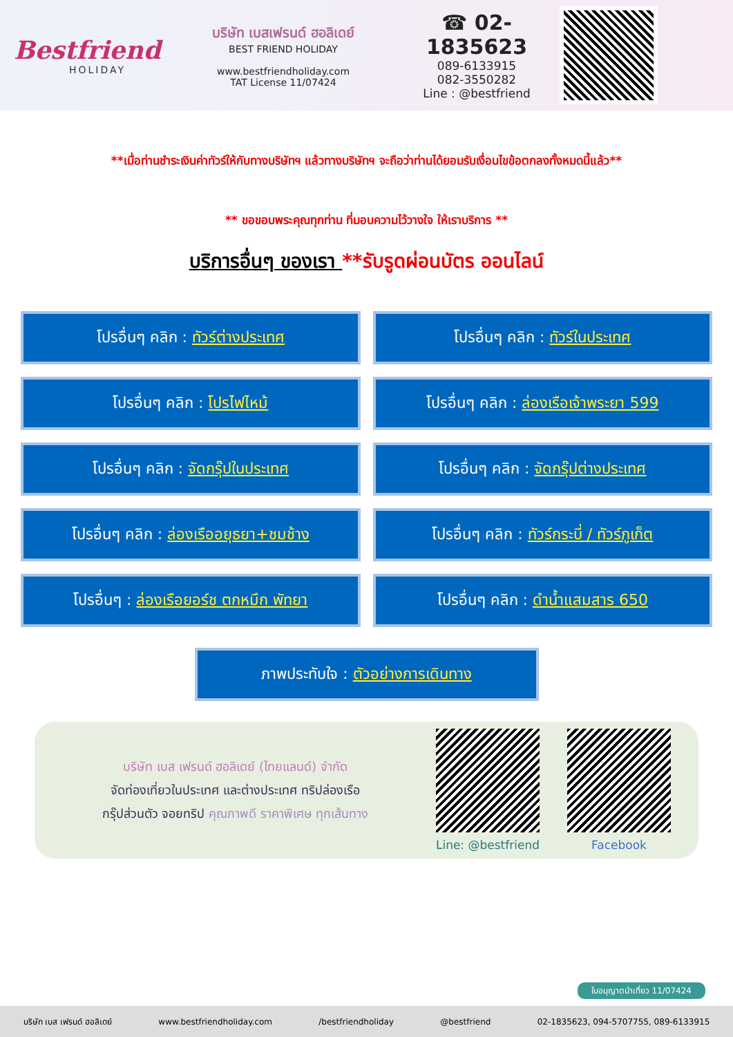Bestfriend
HOLIDAY
บริษัท เบสเฟรนด์ ฮอลิเดย์
BEST FRIEND HOLIDAY
www.bestfriendholiday.com
TAT License 11/07424
☎ 02-1835623
089-6133915
082-3550282
Line : @bestfriend
**เมื่อท่านชำระเงินค่าทัวร์ให้กับทางบริษัทฯ แล้วทางบริษัทฯ จะถือว่าท่านได้ยอมรับเงื่อนไขข้อตกลงทั้งหมดนี้แล้ว**
** ขอขอบพระคุณทุกท่าน ที่มอบความไว้วางใจ ให้เราบริการ **
บริการอื่นๆ ของเรา **รับรูดผ่อนบัตร ออนไลน์
โปรอื่นๆ คลิก : ทัวร์ต่างประเทศ
โปรอื่นๆ คลิก : ทัวร์ในประเทศ
โปรอื่นๆ คลิก : โปรไฟไหม้
โปรอื่นๆ คลิก : ล่องเรือเจ้าพระยา 599
โปรอื่นๆ คลิก : จัดกรุ๊ปในประเทศ
โปรอื่นๆ คลิก : จัดกรุ๊ปต่างประเทศ
โปรอื่นๆ คลิก : ล่องเรืออยุธยา+ชมช้าง
โปรอื่นๆ คลิก : ทัวร์กระบี่ / ทัวร์ภูเก็ต
โปรอื่นๆ : ล่องเรือยอร์ช ตกหมึก พัทยา
โปรอื่นๆ คลิก : ดำน้ำแสมสาร 650
ภาพประทับใจ : ตัวอย่างการเดินทาง
บริษัท เบส เฟรนด์ ฮอลิเดย์ (ไทยแลนด์) จำกัด
จัดท่องเที่ยวในประเทศ และต่างประเทศ ทริปล่องเรือ
กรุ๊ปส่วนตัว จอยทริป คุณภาพดี ราคาพิเศษ ทุกเส้นทาง
Line: @bestfriend Facebook
ใบอนุญาตนำเที่ยว 11/07424
บริษัท เบส เฟรนด์ ฮอลิเดย์ www.bestfriendholiday.com /bestfriendholiday @bestfriend 02-1835623, 094-5707755, 089-6133915